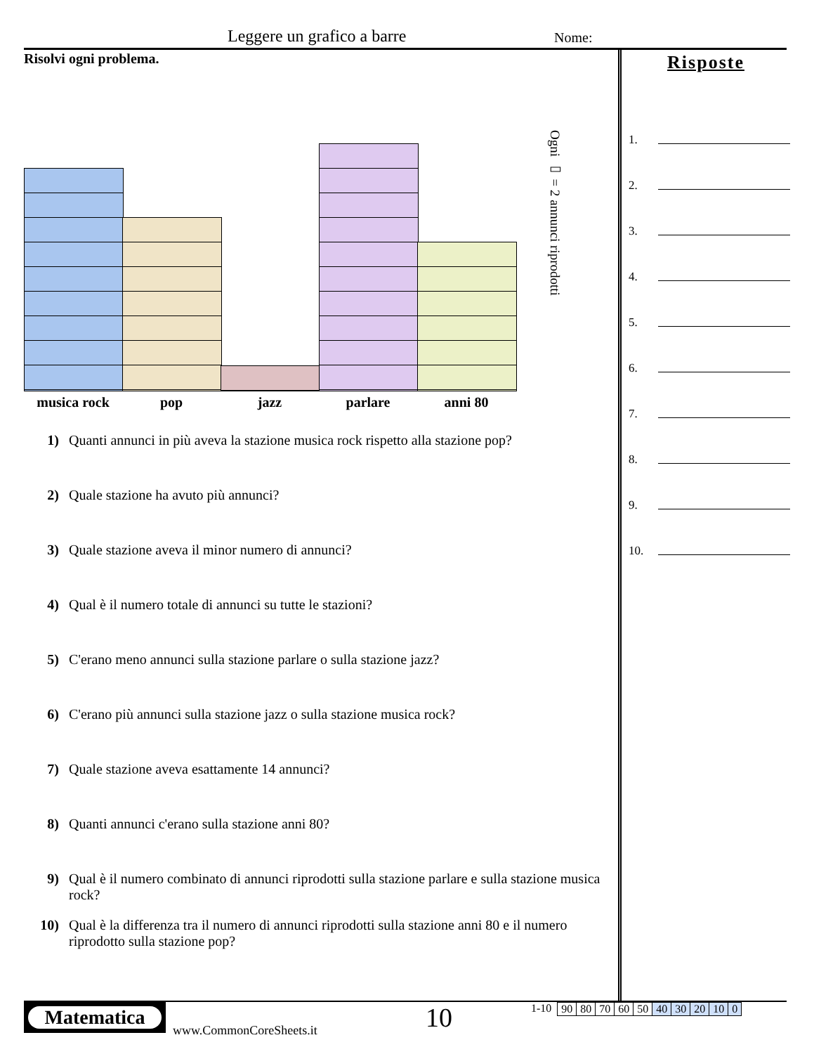Leggere un grafico a barre Nome:
Risolvi ogni problema.
musica rock pop jazz parlare anni 80
Ogni ▭ = 2 annunci riprodotti
1) Quanti annunci in più aveva la stazione musica rock rispetto alla stazione pop?
2) Quale stazione ha avuto più annunci?
3) Quale stazione aveva il minor numero di annunci?
4) Qual è il numero totale di annunci su tutte le stazioni?
5) C'erano meno annunci sulla stazione parlare o sulla stazione jazz?
6) C'erano più annunci sulla stazione jazz o sulla stazione musica rock?
7) Quale stazione aveva esattamente 14 annunci?
8) Quanti annunci c'erano sulla stazione anni 80?
9) Qual è il numero combinato di annunci riprodotti sulla stazione parlare e sulla stazione musica rock?
10) Qual è la differenza tra il numero di annunci riprodotti sulla stazione anni 80 e il numero riprodotto sulla stazione pop?
Risposte
1.
2.
3.
4.
5.
6.
7.
8.
9.
10.
Matematica
www.CommonCoreSheets.it
10
1-10
| 90 | 80 | 70 | 60 | 50 | 40 | 30 | 20 | 10 | 0 |